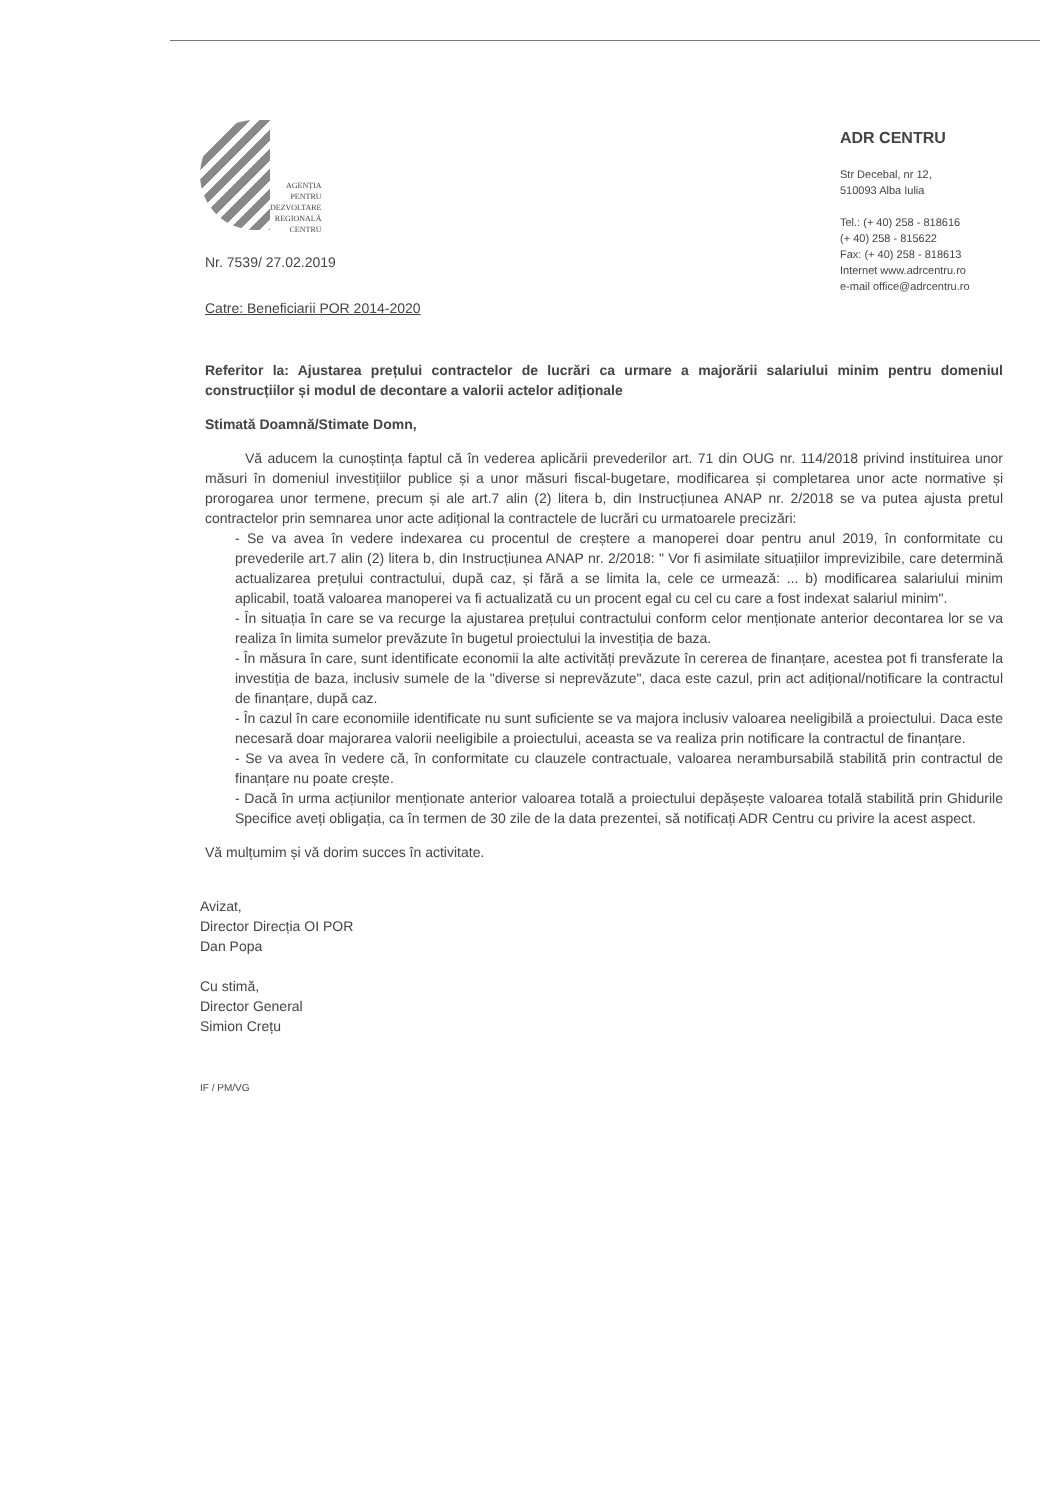AGENȚIA
PENTRU
DEZVOLTARE
REGIONALĂ
CENTRU
ADR CENTRU
Str Decebal, nr 12,
510093 Alba Iulia
Tel.: (+ 40) 258 - 818616
(+ 40) 258 - 815622
Fax: (+ 40) 258 - 818613
Internet www.adrcentru.ro
e-mail office@adrcentru.ro
Nr. 7539/ 27.02.2019
Catre: Beneficiarii POR 2014-2020
Referitor la: Ajustarea prețului contractelor de lucrări ca urmare a majorării salariului minim pentru domeniul construcțiilor și modul de decontare a valorii actelor adiționale
Stimată Doamnă/Stimate Domn,
Vă aducem la cunoștința faptul că în vederea aplicării prevederilor art. 71 din OUG nr. 114/2018 privind instituirea unor măsuri în domeniul investițiilor publice și a unor măsuri fiscal-bugetare, modificarea și completarea unor acte normative și prorogarea unor termene, precum și ale art.7 alin (2) litera b, din Instrucțiunea ANAP nr. 2/2018 se va putea ajusta pretul contractelor prin semnarea unor acte adițional la contractele de lucrări cu urmatoarele precizări:
- Se va avea în vedere indexarea cu procentul de creștere a manoperei doar pentru anul 2019, în conformitate cu prevederile art.7 alin (2) litera b, din Instrucțiunea ANAP nr. 2/2018: " Vor fi asimilate situațiilor imprevizibile, care determină actualizarea prețului contractului, după caz, și fără a se limita la, cele ce urmează: ... b) modificarea salariului minim aplicabil, toată valoarea manoperei va fi actualizată cu un procent egal cu cel cu care a fost indexat salariul minim".
- În situația în care se va recurge la ajustarea prețului contractului conform celor menționate anterior decontarea lor se va realiza în limita sumelor prevăzute în bugetul proiectului la investiția de baza.
- În măsura în care, sunt identificate economii la alte activități prevăzute în cererea de finanțare, acestea pot fi transferate la investiția de baza, inclusiv sumele de la "diverse si neprevăzute", daca este cazul, prin act adițional/notificare la contractul de finanțare, după caz.
- În cazul în care economiile identificate nu sunt suficiente se va majora inclusiv valoarea neeligibilă a proiectului. Daca este necesară doar majorarea valorii neeligibile a proiectului, aceasta se va realiza prin notificare la contractul de finanțare.
- Se va avea în vedere că, în conformitate cu clauzele contractuale, valoarea nerambursabilă stabilită prin contractul de finanțare nu poate crește.
- Dacă în urma acțiunilor menționate anterior valoarea totală a proiectului depășește valoarea totală stabilită prin Ghidurile Specifice aveți obligația, ca în termen de 30 zile de la data prezentei, să notificați ADR Centru cu privire la acest aspect.
Vă mulțumim și vă dorim succes în activitate.
Avizat,
Director Direcția OI POR
Dan Popa
Cu stimă,
Director General
Simion Crețu
IF / PM/VG